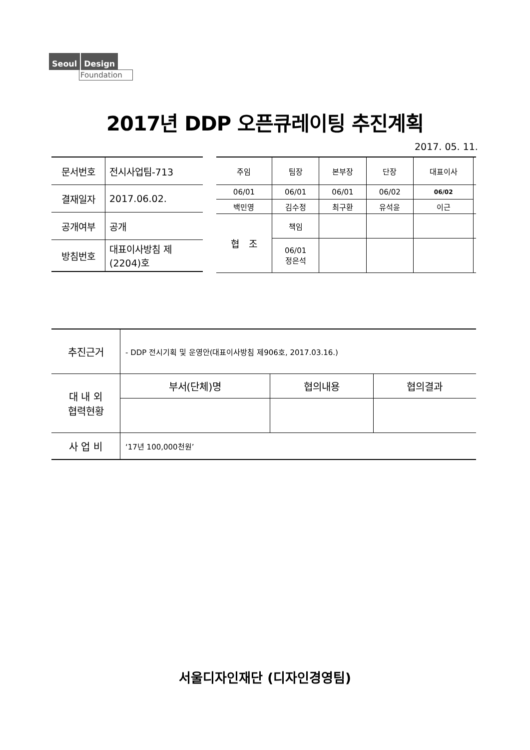Seoul Design
Foundation
2017년 DDP 오픈큐레이팅 추진계획
2017. 05. 11.
| 문서번호 | 전시사업팀-713 |
| 결재일자 | 2017.06.02. |
| 공개여부 | 공개 |
| 방침번호 | 대표이사방침 제(2204)호 |
| 주임 | | 팀장 | 본부장 | | 단장 | 대표이사 | |
| 06/01 | | 06/01 | 06/01 | | 06/02 | 06/02 | |
| 백민영 | | 김수정 | 최구환 | | 유석윤 | 이근 | |
| 협 조 | 책임 | | | | | | |
| | 06/01 정은석 | | | | | | |
| 추진근거 | - DDP 전시기획 및 운영안(대표이사방침 제906호, 2017.03.16.) | | |
| 대 내 외 협력현황 | 부서(단체)명 | 협의내용 | 협의결과 |
| 사 업 비 | ‘17년 100,000천원’ | | |
서울디자인재단 (디자인경영팀)